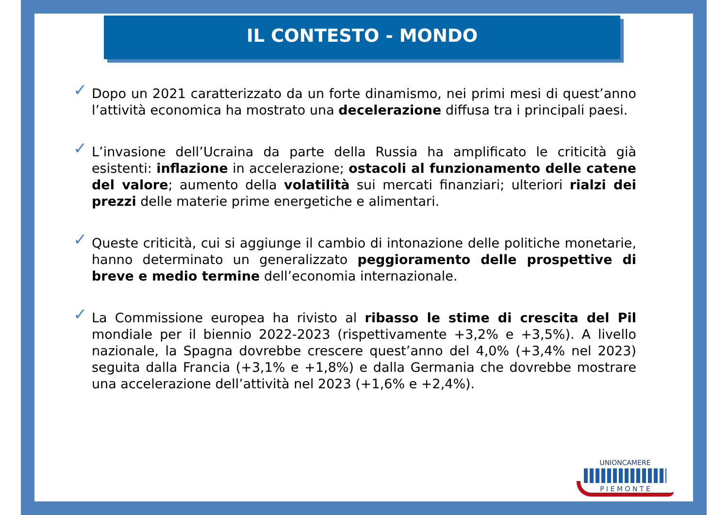IL CONTESTO - MONDO
✓
Dopo un 2021 caratterizzato da un forte dinamismo, nei primi mesi di quest’anno l’attività economica ha mostrato una decelerazione diffusa tra i principali paesi.
✓
L’invasione dell’Ucraina da parte della Russia ha amplificato le criticità già esistenti: inflazione in accelerazione; ostacoli al funzionamento delle catene del valore; aumento della volatilità sui mercati finanziari; ulteriori rialzi dei prezzi delle materie prime energetiche e alimentari.
✓
Queste criticità, cui si aggiunge il cambio di intonazione delle politiche monetarie, hanno determinato un generalizzato peggioramento delle prospettive di breve e medio termine dell’economia internazionale.
✓
La Commissione europea ha rivisto al ribasso le stime di crescita del Pil mondiale per il biennio 2022-2023 (rispettivamente +3,2% e +3,5%). A livello nazionale, la Spagna dovrebbe crescere quest’anno del 4,0% (+3,4% nel 2023) seguita dalla Francia (+3,1% e +1,8%) e dalla Germania che dovrebbe mostrare una accelerazione dell’attività nel 2023 (+1,6% e +2,4%).
UNIONCAMERE
P I E M O N T E